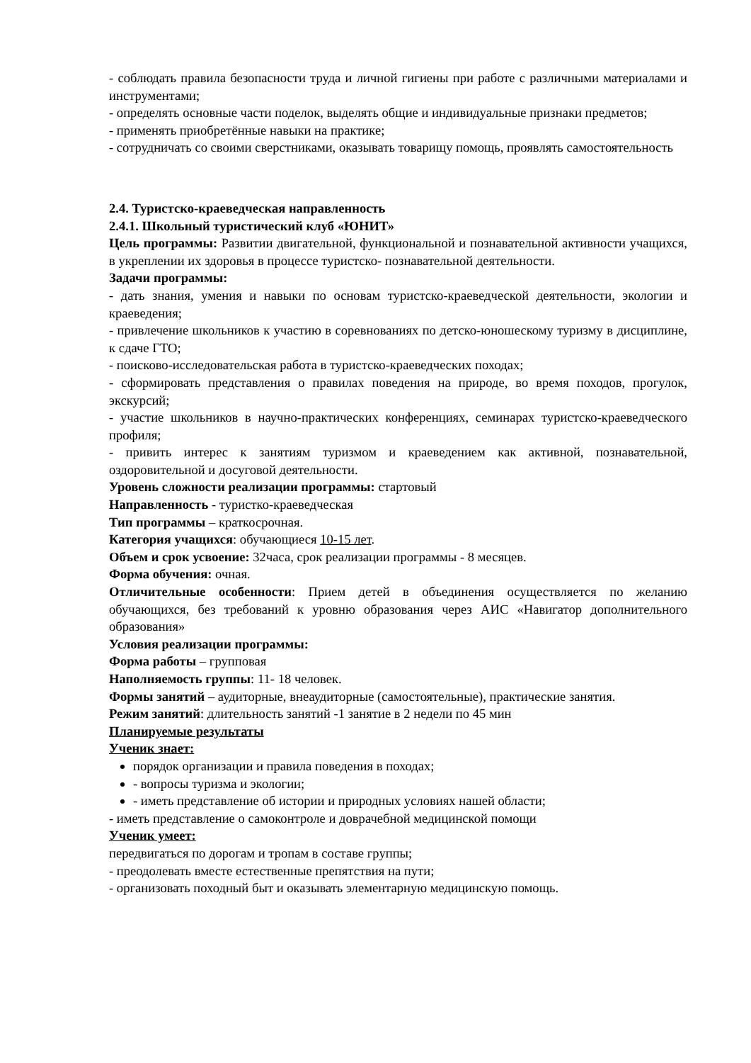- соблюдать правила безопасности труда и личной гигиены при работе с различными материалами и инструментами;
- определять основные части поделок, выделять общие и индивидуальные признаки предметов;
- применять приобретённые навыки на практике;
- сотрудничать со своими сверстниками, оказывать товарищу помощь, проявлять самостоятельность
2.4. Туристско-краеведческая направленность
2.4.1. Школьный туристический клуб «ЮНИТ»
Цель программы: Развитии двигательной, функциональной и познавательной активности учащихся, в укреплении их здоровья в процессе туристско- познавательной деятельности.
Задачи программы:
- дать знания, умения и навыки по основам туристско-краеведческой деятельности, экологии и краеведения;
- привлечение школьников к участию в соревнованиях по детско-юношескому туризму в дисциплине, к сдаче ГТО;
- поисково-исследовательская работа в туристско-краеведческих походах;
- сформировать представления о правилах поведения на природе, во время походов, прогулок, экскурсий;
- участие школьников в научно-практических конференциях, семинарах туристско-краеведческого профиля;
- привить интерес к занятиям туризмом и краеведением как активной, познавательной, оздоровительной и досуговой деятельности.
Уровень сложности реализации программы: стартовый
Направленность - туристко-краеведческая
Тип программы – краткосрочная.
Категория учащихся: обучающиеся 10-15 лет.
Объем и срок усвоение: 32часа, срок реализации программы - 8 месяцев.
Форма обучения: очная.
Отличительные особенности: Прием детей в объединения осуществляется по желанию обучающихся, без требований к уровню образования через АИС «Навигатор дополнительного образования»
Условия реализации программы:
Форма работы – групповая
Наполняемость группы: 11- 18 человек.
Формы занятий – аудиторные, внеаудиторные (самостоятельные), практические занятия.
Режим занятий: длительность занятий -1 занятие в 2 недели по 45 мин
Планируемые результаты
Ученик знает:
порядок организации и правила поведения в походах;
- вопросы туризма и экологии;
- иметь представление об истории и природных условиях нашей области;
- иметь представление о самоконтроле и доврачебной медицинской помощи
Ученик умеет:
передвигаться по дорогам и тропам в составе группы;
- преодолевать вместе естественные препятствия на пути;
- организовать походный быт и оказывать элементарную медицинскую помощь.